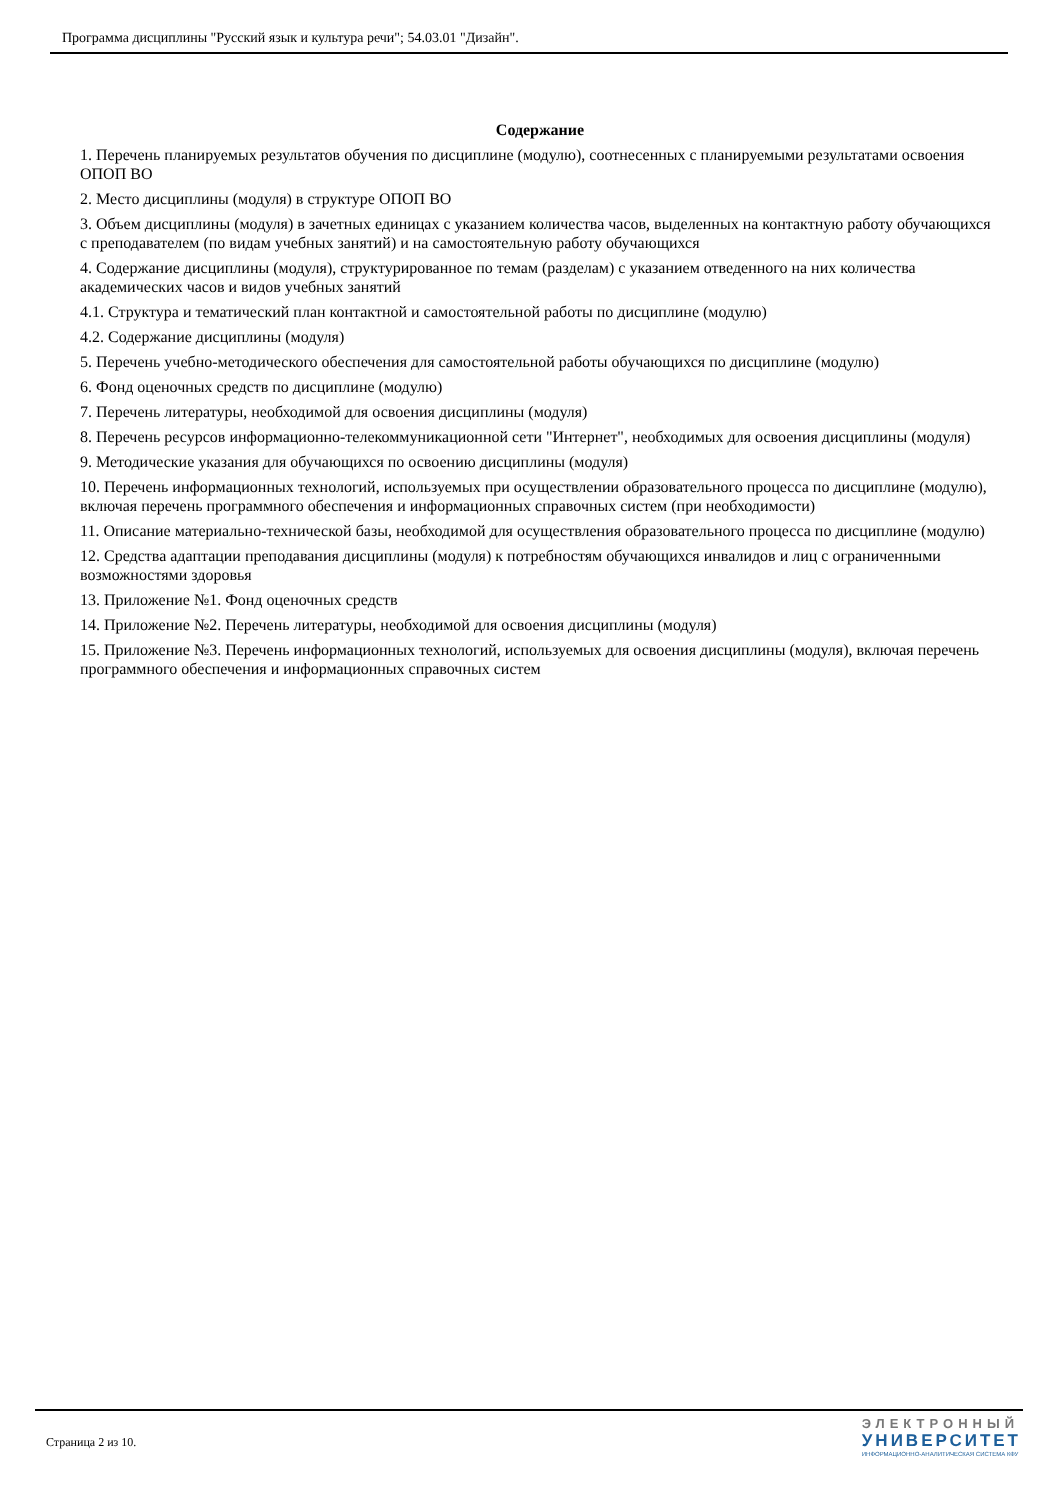Программа дисциплины "Русский язык и культура речи"; 54.03.01 "Дизайн".
Содержание
1. Перечень планируемых результатов обучения по дисциплине (модулю), соотнесенных с планируемыми результатами освоения ОПОП ВО
2. Место дисциплины (модуля) в структуре ОПОП ВО
3. Объем дисциплины (модуля) в зачетных единицах с указанием количества часов, выделенных на контактную работу обучающихся с преподавателем (по видам учебных занятий) и на самостоятельную работу обучающихся
4. Содержание дисциплины (модуля), структурированное по темам (разделам) с указанием отведенного на них количества академических часов и видов учебных занятий
4.1. Структура и тематический план контактной и самостоятельной работы по дисциплине (модулю)
4.2. Содержание дисциплины (модуля)
5. Перечень учебно-методического обеспечения для самостоятельной работы обучающихся по дисциплине (модулю)
6. Фонд оценочных средств по дисциплине (модулю)
7. Перечень литературы, необходимой для освоения дисциплины (модуля)
8. Перечень ресурсов информационно-телекоммуникационной сети "Интернет", необходимых для освоения дисциплины (модуля)
9. Методические указания для обучающихся по освоению дисциплины (модуля)
10. Перечень информационных технологий, используемых при осуществлении образовательного процесса по дисциплине (модулю), включая перечень программного обеспечения и информационных справочных систем (при необходимости)
11. Описание материально-технической базы, необходимой для осуществления образовательного процесса по дисциплине (модулю)
12. Средства адаптации преподавания дисциплины (модуля) к потребностям обучающихся инвалидов и лиц с ограниченными возможностями здоровья
13. Приложение №1. Фонд оценочных средств
14. Приложение №2. Перечень литературы, необходимой для освоения дисциплины (модуля)
15. Приложение №3. Перечень информационных технологий, используемых для освоения дисциплины (модуля), включая перечень программного обеспечения и информационных справочных систем
Страница 2 из 10.
ЭЛЕКТРОННЫЙ
УНИВЕРСИТЕТ
ИНФОРМАЦИОННО-АНАЛИТИЧЕСКАЯ СИСТЕМА КФУ